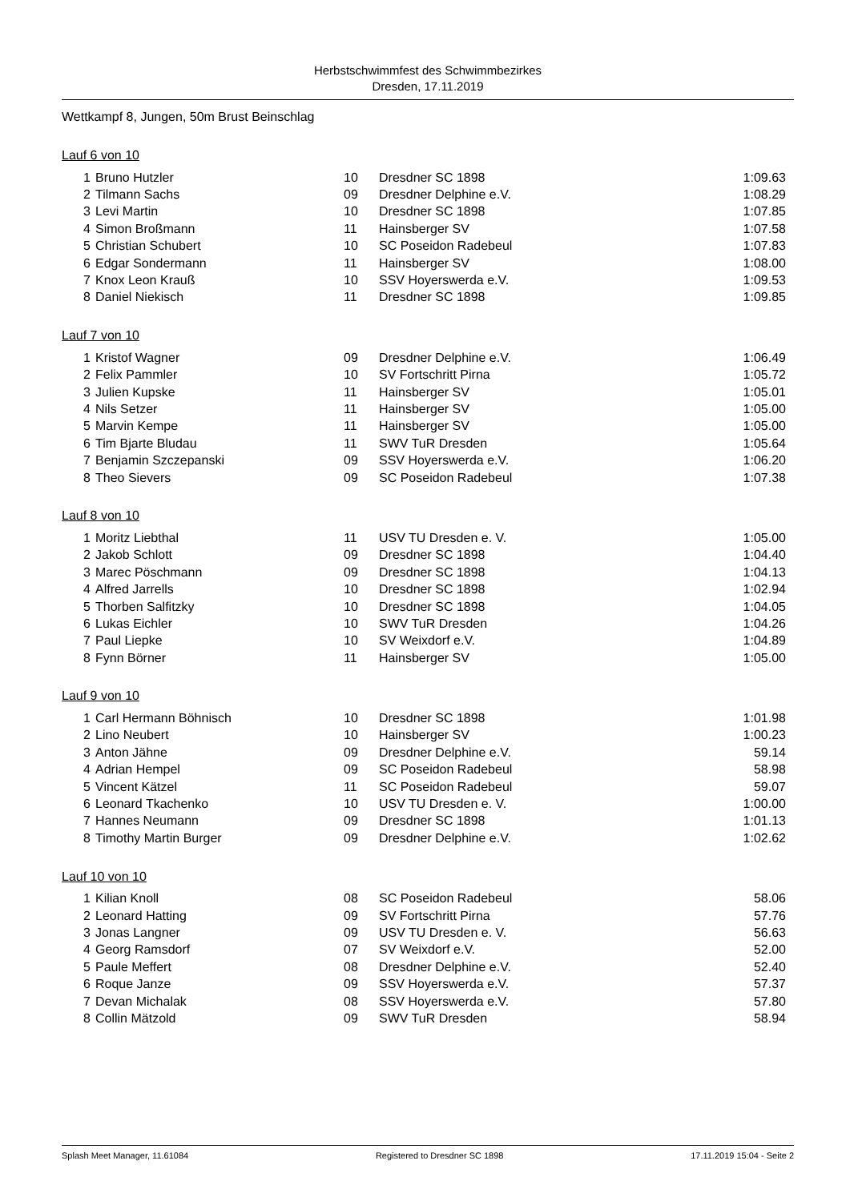Herbstschwimmfest des Schwimmbezirkes
Dresden, 17.11.2019
Wettkampf 8, Jungen, 50m Brust Beinschlag
Lauf 6 von 10
| 1 | Bruno Hutzler | 10 | Dresdner SC 1898 | 1:09.63 |
| 2 | Tilmann Sachs | 09 | Dresdner Delphine e.V. | 1:08.29 |
| 3 | Levi Martin | 10 | Dresdner SC 1898 | 1:07.85 |
| 4 | Simon Broßmann | 11 | Hainsberger SV | 1:07.58 |
| 5 | Christian Schubert | 10 | SC Poseidon Radebeul | 1:07.83 |
| 6 | Edgar Sondermann | 11 | Hainsberger SV | 1:08.00 |
| 7 | Knox Leon Krauß | 10 | SSV Hoyerswerda e.V. | 1:09.53 |
| 8 | Daniel Niekisch | 11 | Dresdner SC 1898 | 1:09.85 |
Lauf 7 von 10
| 1 | Kristof Wagner | 09 | Dresdner Delphine e.V. | 1:06.49 |
| 2 | Felix Pammler | 10 | SV Fortschritt Pirna | 1:05.72 |
| 3 | Julien Kupske | 11 | Hainsberger SV | 1:05.01 |
| 4 | Nils Setzer | 11 | Hainsberger SV | 1:05.00 |
| 5 | Marvin Kempe | 11 | Hainsberger SV | 1:05.00 |
| 6 | Tim Bjarte Bludau | 11 | SWV TuR Dresden | 1:05.64 |
| 7 | Benjamin Szczepanski | 09 | SSV Hoyerswerda e.V. | 1:06.20 |
| 8 | Theo Sievers | 09 | SC Poseidon Radebeul | 1:07.38 |
Lauf 8 von 10
| 1 | Moritz Liebthal | 11 | USV TU Dresden e. V. | 1:05.00 |
| 2 | Jakob Schlott | 09 | Dresdner SC 1898 | 1:04.40 |
| 3 | Marec Pöschmann | 09 | Dresdner SC 1898 | 1:04.13 |
| 4 | Alfred Jarrells | 10 | Dresdner SC 1898 | 1:02.94 |
| 5 | Thorben Salfitzky | 10 | Dresdner SC 1898 | 1:04.05 |
| 6 | Lukas Eichler | 10 | SWV TuR Dresden | 1:04.26 |
| 7 | Paul Liepke | 10 | SV Weixdorf e.V. | 1:04.89 |
| 8 | Fynn Börner | 11 | Hainsberger SV | 1:05.00 |
Lauf 9 von 10
| 1 | Carl Hermann Böhnisch | 10 | Dresdner SC 1898 | 1:01.98 |
| 2 | Lino Neubert | 10 | Hainsberger SV | 1:00.23 |
| 3 | Anton Jähne | 09 | Dresdner Delphine e.V. | 59.14 |
| 4 | Adrian Hempel | 09 | SC Poseidon Radebeul | 58.98 |
| 5 | Vincent Kätzel | 11 | SC Poseidon Radebeul | 59.07 |
| 6 | Leonard Tkachenko | 10 | USV TU Dresden e. V. | 1:00.00 |
| 7 | Hannes Neumann | 09 | Dresdner SC 1898 | 1:01.13 |
| 8 | Timothy Martin Burger | 09 | Dresdner Delphine e.V. | 1:02.62 |
Lauf 10 von 10
| 1 | Kilian Knoll | 08 | SC Poseidon Radebeul | 58.06 |
| 2 | Leonard Hatting | 09 | SV Fortschritt Pirna | 57.76 |
| 3 | Jonas Langner | 09 | USV TU Dresden e. V. | 56.63 |
| 4 | Georg Ramsdorf | 07 | SV Weixdorf e.V. | 52.00 |
| 5 | Paule Meffert | 08 | Dresdner Delphine e.V. | 52.40 |
| 6 | Roque Janze | 09 | SSV Hoyerswerda e.V. | 57.37 |
| 7 | Devan Michalak | 08 | SSV Hoyerswerda e.V. | 57.80 |
| 8 | Collin Mätzold | 09 | SWV TuR Dresden | 58.94 |
Splash Meet Manager, 11.61084 Registered to Dresdner SC 1898 17.11.2019 15:04 - Seite 2